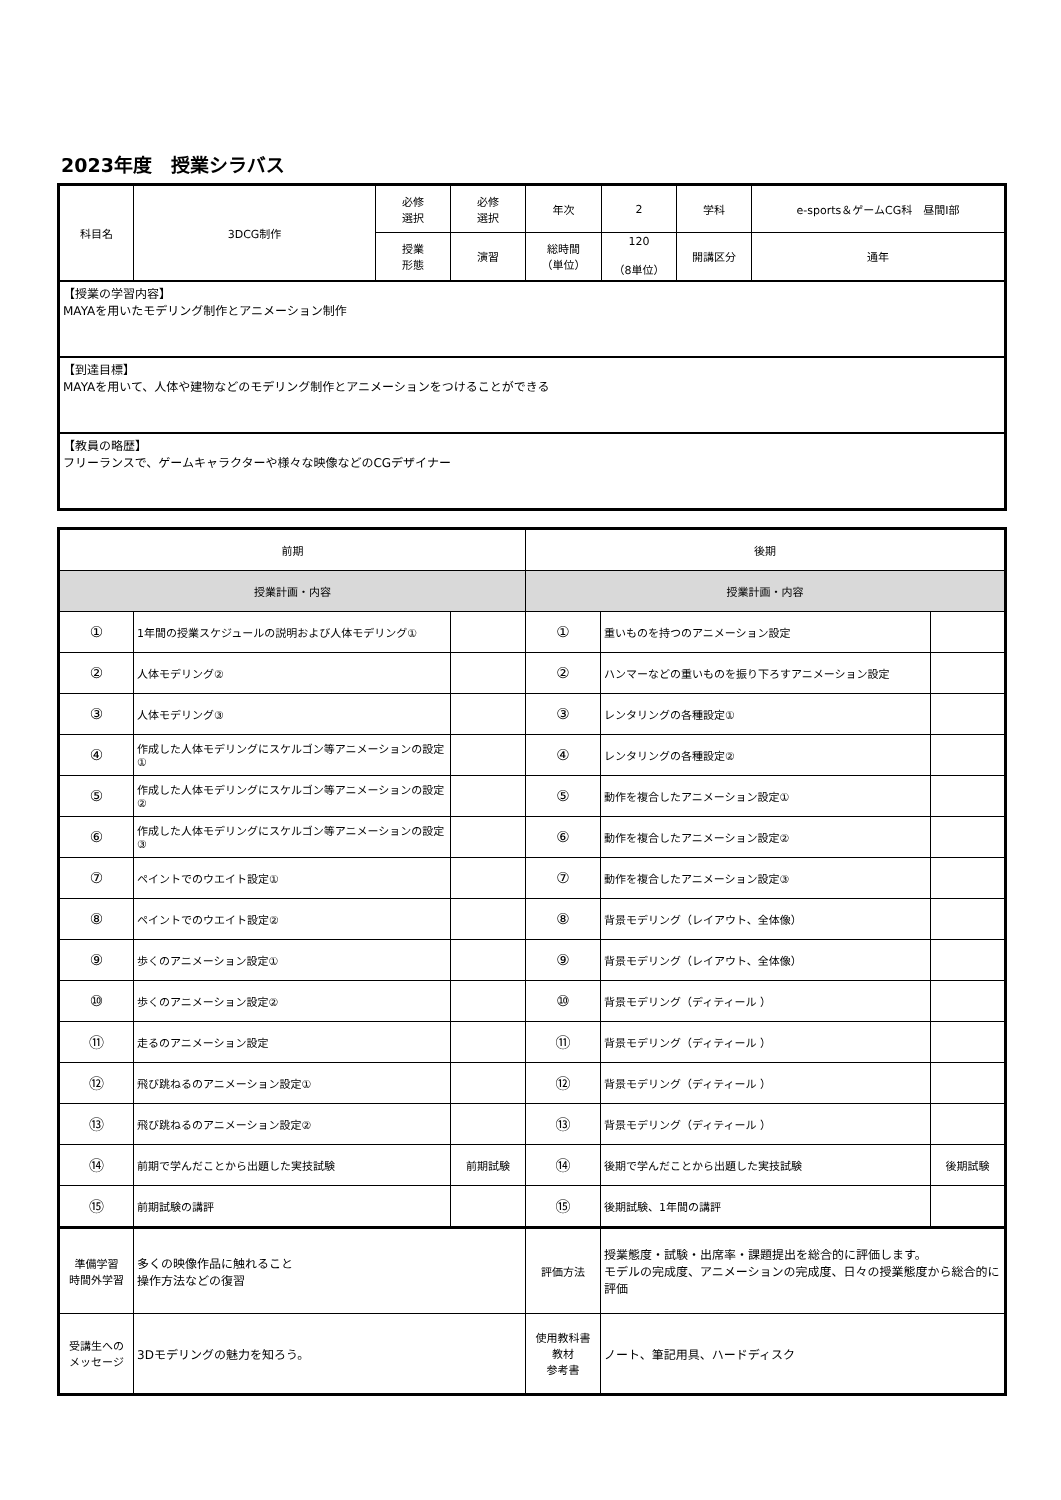2023年度　授業シラバス
| 科目名 | 3DCG制作 | 必修 選択 | 必修 選択 | 年次 | 2 | 学科 | e-sports＆ゲームCG科 昼間Ⅰ部 |
| | | 授業 形態 | 演習 | 総時間 （単位） | 120 （8単位） | 開講区分 | 通年 |
| 【授業の学習内容】 MAYAを用いたモデリング制作とアニメーション制作 | | | | | | | |
| 【到達目標】 MAYAを用いて、人体や建物などのモデリング制作とアニメーションをつけることができる | | | | | | | |
| 【教員の略歴】 フリーランスで、ゲームキャラクターや様々な映像などのCGデザイナー | | | | | | | |
| 前期 | | | 後期 | | |
| 授業計画・内容 | | | 授業計画・内容 | | |
| ① | 1年間の授業スケジュールの説明および人体モデリング① | | ① | 重いものを持つのアニメーション設定 | |
| ② | 人体モデリング② | | ② | ハンマーなどの重いものを振り下ろすアニメーション設定 | |
| ③ | 人体モデリング③ | | ③ | レンタリングの各種設定① | |
| ④ | 作成した人体モデリングにスケルゴン等アニメーションの設定① | | ④ | レンタリングの各種設定② | |
| ⑤ | 作成した人体モデリングにスケルゴン等アニメーションの設定② | | ⑤ | 動作を複合したアニメーション設定① | |
| ⑥ | 作成した人体モデリングにスケルゴン等アニメーションの設定③ | | ⑥ | 動作を複合したアニメーション設定② | |
| ⑦ | ペイントでのウエイト設定① | | ⑦ | 動作を複合したアニメーション設定③ | |
| ⑧ | ペイントでのウエイト設定② | | ⑧ | 背景モデリング（レイアウト、全体像） | |
| ⑨ | 歩くのアニメーション設定① | | ⑨ | 背景モデリング（レイアウト、全体像） | |
| ⑩ | 歩くのアニメーション設定② | | ⑩ | 背景モデリング（ディティール ） | |
| ⑪ | 走るのアニメーション設定 | | ⑪ | 背景モデリング（ディティール ） | |
| ⑫ | 飛び跳ねるのアニメーション設定① | | ⑫ | 背景モデリング（ディティール ） | |
| ⑬ | 飛び跳ねるのアニメーション設定② | | ⑬ | 背景モデリング（ディティール ） | |
| ⑭ | 前期で学んだことから出題した実技試験 | 前期試験 | ⑭ | 後期で学んだことから出題した実技試験 | 後期試験 |
| ⑮ | 前期試験の講評 | | ⑮ | 後期試験、1年間の講評 | |
| 準備学習 時間外学習 | 多くの映像作品に触れること 操作方法などの復習 | | 評価方法 | 授業態度・試験・出席率・課題提出を総合的に評価します。 モデルの完成度、アニメーションの完成度、日々の授業態度から総合的に評価 | |
| 受講生への メッセージ | 3Dモデリングの魅力を知ろう。 | | 使用教科書 教材 参考書 | ノート、筆記用具、ハードディスク | |